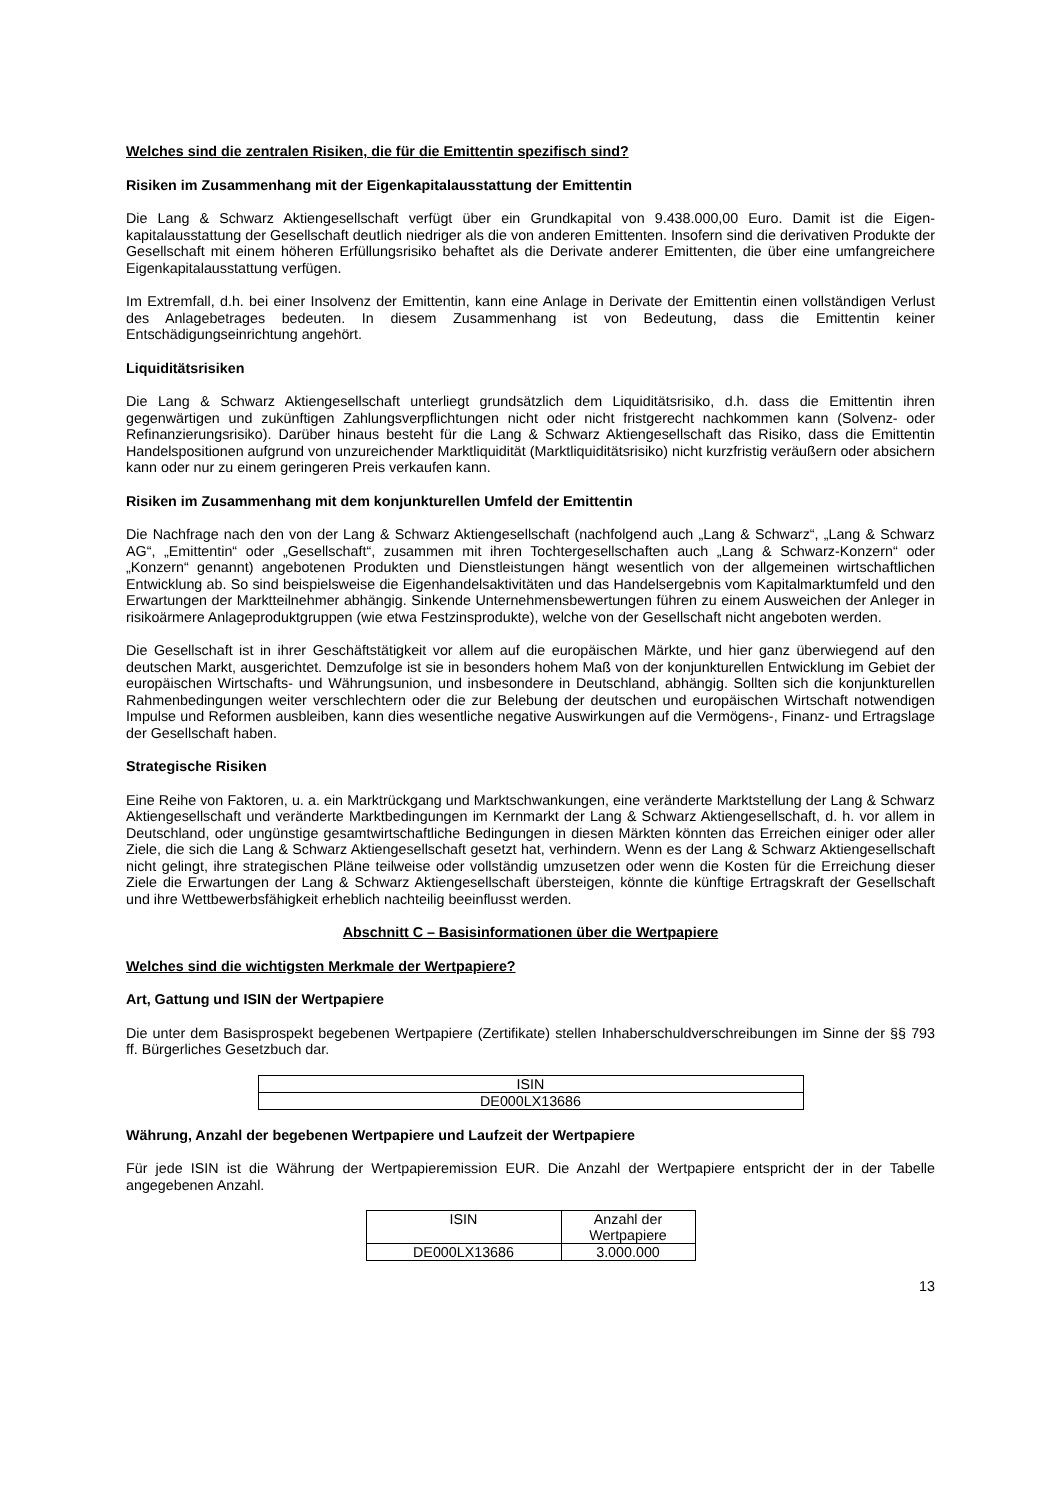Welches sind die zentralen Risiken, die für die Emittentin spezifisch sind?
Risiken im Zusammenhang mit der Eigenkapitalausstattung der Emittentin
Die Lang & Schwarz Aktiengesellschaft verfügt über ein Grundkapital von 9.438.000,00 Euro. Damit ist die Eigen-kapitalausstattung der Gesellschaft deutlich niedriger als die von anderen Emittenten. Insofern sind die derivativen Produkte der Gesellschaft mit einem höheren Erfüllungsrisiko behaftet als die Derivate anderer Emittenten, die über eine umfangreichere Eigenkapitalausstattung verfügen.
Im Extremfall, d.h. bei einer Insolvenz der Emittentin, kann eine Anlage in Derivate der Emittentin einen vollständigen Verlust des Anlagebetrages bedeuten. In diesem Zusammenhang ist von Bedeutung, dass die Emittentin keiner Entschädigungseinrichtung angehört.
Liquiditätsrisiken
Die Lang & Schwarz Aktiengesellschaft unterliegt grundsätzlich dem Liquiditätsrisiko, d.h. dass die Emittentin ihren gegenwärtigen und zukünftigen Zahlungsverpflichtungen nicht oder nicht fristgerecht nachkommen kann (Solvenz- oder Refinanzierungsrisiko). Darüber hinaus besteht für die Lang & Schwarz Aktiengesellschaft das Risiko, dass die Emittentin Handelspositionen aufgrund von unzureichender Marktliquidität (Marktliquiditätsrisiko) nicht kurzfristig veräußern oder absichern kann oder nur zu einem geringeren Preis verkaufen kann.
Risiken im Zusammenhang mit dem konjunkturellen Umfeld der Emittentin
Die Nachfrage nach den von der Lang & Schwarz Aktiengesellschaft (nachfolgend auch „Lang & Schwarz“, „Lang & Schwarz AG“, „Emittentin“ oder „Gesellschaft“, zusammen mit ihren Tochtergesellschaften auch „Lang & Schwarz-Konzern“ oder „Konzern“ genannt) angebotenen Produkten und Dienstleistungen hängt wesentlich von der allgemeinen wirtschaftlichen Entwicklung ab. So sind beispielsweise die Eigenhandelsaktivitäten und das Handelsergebnis vom Kapitalmarktumfeld und den Erwartungen der Marktteilnehmer abhängig. Sinkende Unternehmensbewertungen führen zu einem Ausweichen der Anleger in risikoärmere Anlageproduktgruppen (wie etwa Festzinsprodukte), welche von der Gesellschaft nicht angeboten werden.
Die Gesellschaft ist in ihrer Geschäftstätigkeit vor allem auf die europäischen Märkte, und hier ganz überwiegend auf den deutschen Markt, ausgerichtet. Demzufolge ist sie in besonders hohem Maß von der konjunkturellen Entwicklung im Gebiet der europäischen Wirtschafts- und Währungsunion, und insbesondere in Deutschland, abhängig. Sollten sich die konjunkturellen Rahmenbedingungen weiter verschlechtern oder die zur Belebung der deutschen und europäischen Wirtschaft notwendigen Impulse und Reformen ausbleiben, kann dies wesentliche negative Auswirkungen auf die Vermögens-, Finanz- und Ertragslage der Gesellschaft haben.
Strategische Risiken
Eine Reihe von Faktoren, u. a. ein Marktrückgang und Marktschwankungen, eine veränderte Marktstellung der Lang & Schwarz Aktiengesellschaft und veränderte Marktbedingungen im Kernmarkt der Lang & Schwarz Aktiengesellschaft, d. h. vor allem in Deutschland, oder ungünstige gesamtwirtschaftliche Bedingungen in diesen Märkten könnten das Erreichen einiger oder aller Ziele, die sich die Lang & Schwarz Aktiengesellschaft gesetzt hat, verhindern. Wenn es der Lang & Schwarz Aktiengesellschaft nicht gelingt, ihre strategischen Pläne teilweise oder vollständig umzusetzen oder wenn die Kosten für die Erreichung dieser Ziele die Erwartungen der Lang & Schwarz Aktiengesellschaft übersteigen, könnte die künftige Ertragskraft der Gesellschaft und ihre Wettbewerbsfähigkeit erheblich nachteilig beeinflusst werden.
Abschnitt C – Basisinformationen über die Wertpapiere
Welches sind die wichtigsten Merkmale der Wertpapiere?
Art, Gattung und ISIN der Wertpapiere
Die unter dem Basisprospekt begebenen Wertpapiere (Zertifikate) stellen Inhaberschuldverschreibungen im Sinne der §§ 793 ff. Bürgerliches Gesetzbuch dar.
| ISIN |
| --- |
| DE000LX13686 |
Währung, Anzahl der begebenen Wertpapiere und Laufzeit der Wertpapiere
Für jede ISIN ist die Währung der Wertpapieremission EUR. Die Anzahl der Wertpapiere entspricht der in der Tabelle angegebenen Anzahl.
| ISIN | Anzahl der Wertpapiere |
| --- | --- |
| DE000LX13686 | 3.000.000 |
13